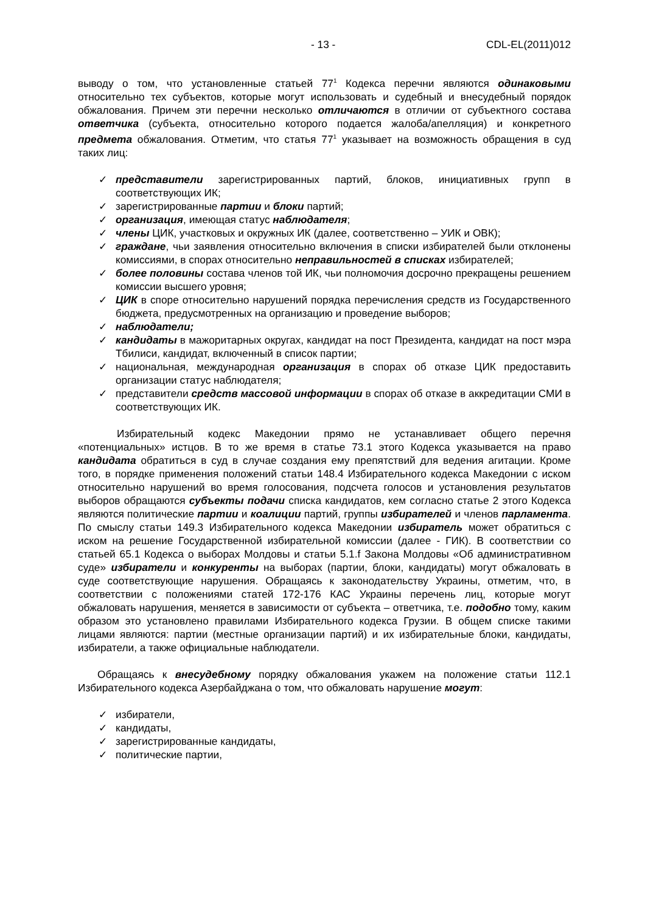- 13 - CDL-EL(2011)012
выводу о том, что установленные статьей 77<sup>1</sup> Кодекса перечни являются одинаковыми относительно тех субъектов, которые могут использовать и судебный и внесудебный порядок обжалования. Причем эти перечни несколько отличаются в отличии от субъектного состава ответчика (субъекта, относительно которого подается жалоба/апелляция) и конкретного предмета обжалования. Отметим, что статья 77<sup>1</sup> указывает на возможность обращения в суд таких лиц:
✓ представители зарегистрированных партий, блоков, инициативных групп в соответствующих ИК;
✓ зарегистрированные партии и блоки партий;
✓ организация, имеющая статус наблюдателя;
✓ члены ЦИК, участковых и окружных ИК (далее, соответственно – УИК и ОВК);
✓ граждане, чьи заявления относительно включения в списки избирателей были отклонены комиссиями, в спорах относительно неправильностей в списках избирателей;
✓ более половины состава членов той ИК, чьи полномочия досрочно прекращены решением комиссии высшего уровня;
✓ ЦИК в споре относительно нарушений порядка перечисления средств из Государственного бюджета, предусмотренных на организацию и проведение выборов;
✓ наблюдатели;
✓ кандидаты в мажоритарных округах, кандидат на пост Президента, кандидат на пост мэра Тбилиси, кандидат, включенный в список партии;
✓ национальная, международная организация в спорах об отказе ЦИК предоставить организации статус наблюдателя;
✓ представители средств массовой информации в спорах об отказе в аккредитации СМИ в соответствующих ИК.
Избирательный кодекс Македонии прямо не устанавливает общего перечня «потенциальных» истцов. В то же время в статье 73.1 этого Кодекса указывается на право кандидата обратиться в суд в случае создания ему препятствий для ведения агитации. Кроме того, в порядке применения положений статьи 148.4 Избирательного кодекса Македонии с иском относительно нарушений во время голосования, подсчета голосов и установления результатов выборов обращаются субъекты подачи списка кандидатов, кем согласно статье 2 этого Кодекса являются политические партии и коалиции партий, группы избирателей и членов парламента. По смыслу статьи 149.3 Избирательного кодекса Македонии избиратель может обратиться с иском на решение Государственной избирательной комиссии (далее - ГИК). В соответствии со статьей 65.1 Кодекса о выборах Молдовы и статьи 5.1.f Закона Молдовы «Об административном суде» избиратели и конкуренты на выборах (партии, блоки, кандидаты) могут обжаловать в суде соответствующие нарушения. Обращаясь к законодательству Украины, отметим, что, в соответствии с положениями статей 172-176 КАС Украины перечень лиц, которые могут обжаловать нарушения, меняется в зависимости от субъекта – ответчика, т.е. подобно тому, каким образом это установлено правилами Избирательного кодекса Грузии. В общем списке такими лицами являются: партии (местные организации партий) и их избирательные блоки, кандидаты, избиратели, а также официальные наблюдатели.
Обращаясь к внесудебному порядку обжалования укажем на положение статьи 112.1 Избирательного кодекса Азербайджана о том, что обжаловать нарушение могут:
✓ избиратели,
✓ кандидаты,
✓ зарегистрированные кандидаты,
✓ политические партии,